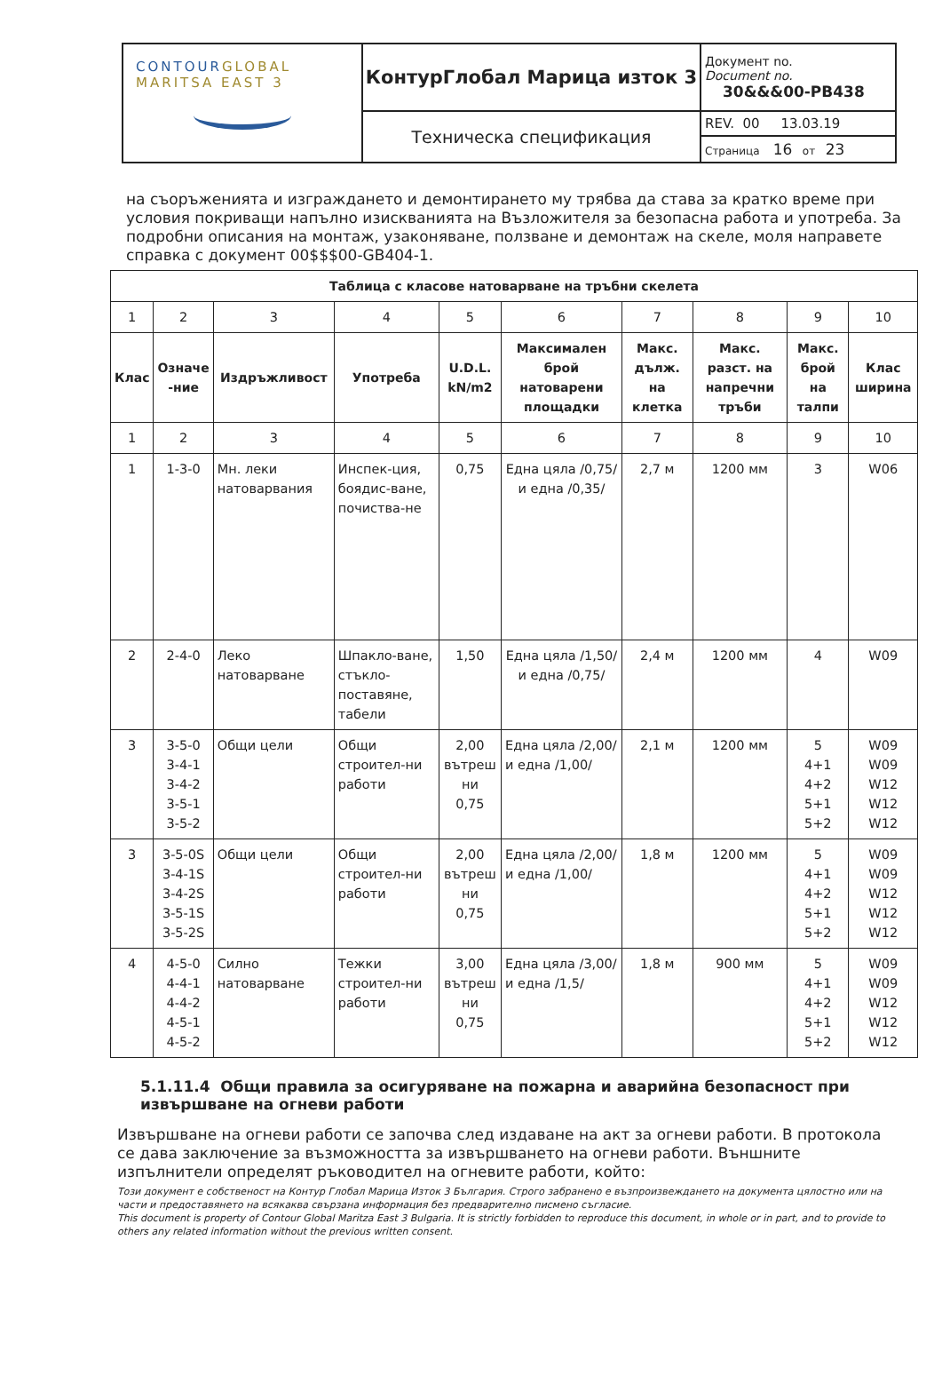| CONTOUR GLOBAL MARITSA EAST 3 | КонтурГлобал Марица изток 3 | Документ no. Document no. 30&&&00-PB438 |
| | Техническа спецификация | REV. 00 13.03.19 |
| | | Страница 16 от 23 |
на съоръженията и изграждането и демонтирането му трябва да става за кратко време при условия покриващи напълно изискванията на Възложителя за безопасна работа и употреба. За подробни описания на монтаж, узаконяване, ползване и демонтаж на скеле, моля направете справка с документ 00$$$00-GB404-1.
| Таблица с класове натоварване на тръбни скелета | | | | | | | | | |
| --- | --- | --- | --- | --- | --- | --- | --- | --- | --- |
| 1 | 2 | 3 | 4 | 5 | 6 | 7 | 8 | 9 | 10 |
| Клас | Означе -ние | Издръжливост | Употреба | U.D.L. kN/m2 | Максимален брой натоварени площадки | Макс. дълж. на клетка | Макс. разст. на напречни тръби | Макс. брой на талпи | Клас ширина |
| 1 | 2 | 3 | 4 | 5 | 6 | 7 | 8 | 9 | 10 |
| 1 | 1-3-0 | Мн. леки натоварвания | Инспек-ция, боядис-ване, почиства-не | 0,75 | Една цяла /0,75/ и една /0,35/ | 2,7 м | 1200 мм | 3 | W06 |
| 2 | 2-4-0 | Леко натоварване | Шпакло-ване, стъкло-поставяне, табели | 1,50 | Една цяла /1,50/ и една /0,75/ | 2,4 м | 1200 мм | 4 | W09 |
| 3 | 3-5-0 3-4-1 3-4-2 3-5-1 3-5-2 | Общи цели | Общи строител-ни работи | 2,00 вътреш ни 0,75 | Една цяла /2,00/ и една /1,00/ | 2,1 м | 1200 мм | 5 4+1 4+2 5+1 5+2 | W09 W09 W12 W12 W12 |
| 3 | 3-5-0S 3-4-1S 3-4-2S 3-5-1S 3-5-2S | Общи цели | Общи строител-ни работи | 2,00 вътреш ни 0,75 | Една цяла /2,00/ и една /1,00/ | 1,8 м | 1200 мм | 5 4+1 4+2 5+1 5+2 | W09 W09 W12 W12 W12 |
| 4 | 4-5-0 4-4-1 4-4-2 4-5-1 4-5-2 | Силно натоварване | Тежки строител-ни работи | 3,00 вътреш ни 0,75 | Една цяла /3,00/ и една /1,5/ | 1,8 м | 900 мм | 5 4+1 4+2 5+1 5+2 | W09 W09 W12 W12 W12 |
5.1.11.4 Общи правила за осигуряване на пожарна и аварийна безопасност при извършване на огневи работи
Извършване на огневи работи се започва след издаване на акт за огневи работи. В протокола се дава заключение за възможността за извършването на огневи работи. Външните изпълнители определят ръководител на огневите работи, който:
Този документ е собственост на Контур Глобал Марица Изток 3 България. Строго забранено е възпроизвеждането на документа цялостно или на части и предоставянето на всякаква свързана информация без предварително писмено съгласие.
This document is property of Contour Global Maritza East 3 Bulgaria. It is strictly forbidden to reproduce this document, in whole or in part, and to provide to others any related information without the previous written consent.